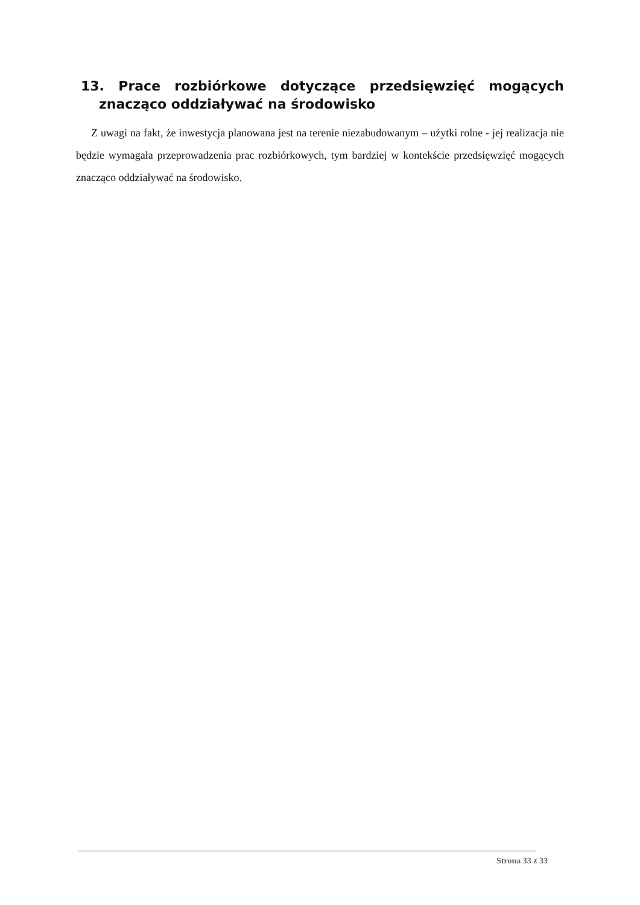13. Prace rozbiórkowe dotyczące przedsięwzięć mogących znacząco oddziaływać na środowisko
Z uwagi na fakt, że inwestycja planowana jest na terenie niezabudowanym – użytki rolne - jej realizacja nie będzie wymagała przeprowadzenia prac rozbiórkowych, tym bardziej w kontekście przedsięwzięć mogących znacząco oddziaływać na środowisko.
Strona 33 z 33